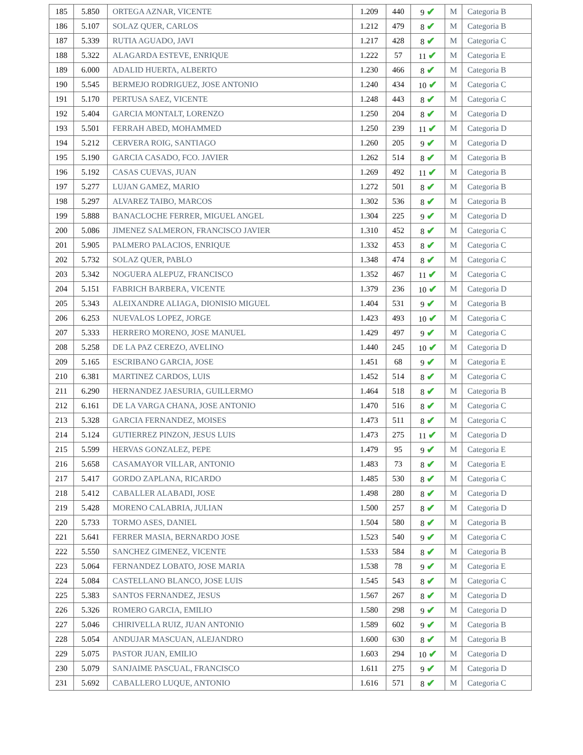| 185 | 5.850 | ORTEGA AZNAR, VICENTE | 1.209 | 440 | 9 ✔ | M | Categoria B |
| 186 | 5.107 | SOLAZ QUER, CARLOS | 1.212 | 479 | 8 ✔ | M | Categoria B |
| 187 | 5.339 | RUTIA AGUADO, JAVI | 1.217 | 428 | 8 ✔ | M | Categoria C |
| 188 | 5.322 | ALAGARDA ESTEVE, ENRIQUE | 1.222 | 57 | 11 ✔ | M | Categoria E |
| 189 | 6.000 | ADALID HUERTA, ALBERTO | 1.230 | 466 | 8 ✔ | M | Categoria B |
| 190 | 5.545 | BERMEJO RODRIGUEZ, JOSE ANTONIO | 1.240 | 434 | 10 ✔ | M | Categoria C |
| 191 | 5.170 | PERTUSA SAEZ, VICENTE | 1.248 | 443 | 8 ✔ | M | Categoria C |
| 192 | 5.404 | GARCIA MONTALT, LORENZO | 1.250 | 204 | 8 ✔ | M | Categoria D |
| 193 | 5.501 | FERRAH ABED, MOHAMMED | 1.250 | 239 | 11 ✔ | M | Categoria D |
| 194 | 5.212 | CERVERA ROIG, SANTIAGO | 1.260 | 205 | 9 ✔ | M | Categoria D |
| 195 | 5.190 | GARCIA CASADO, FCO. JAVIER | 1.262 | 514 | 8 ✔ | M | Categoria B |
| 196 | 5.192 | CASAS CUEVAS, JUAN | 1.269 | 492 | 11 ✔ | M | Categoria B |
| 197 | 5.277 | LUJAN GAMEZ, MARIO | 1.272 | 501 | 8 ✔ | M | Categoria B |
| 198 | 5.297 | ALVAREZ TAIBO, MARCOS | 1.302 | 536 | 8 ✔ | M | Categoria B |
| 199 | 5.888 | BANACLOCHE FERRER, MIGUEL ANGEL | 1.304 | 225 | 9 ✔ | M | Categoria D |
| 200 | 5.086 | JIMENEZ SALMERON, FRANCISCO JAVIER | 1.310 | 452 | 8 ✔ | M | Categoria C |
| 201 | 5.905 | PALMERO PALACIOS, ENRIQUE | 1.332 | 453 | 8 ✔ | M | Categoria C |
| 202 | 5.732 | SOLAZ QUER, PABLO | 1.348 | 474 | 8 ✔ | M | Categoria C |
| 203 | 5.342 | NOGUERA ALEPUZ, FRANCISCO | 1.352 | 467 | 11 ✔ | M | Categoria C |
| 204 | 5.151 | FABRICH BARBERA, VICENTE | 1.379 | 236 | 10 ✔ | M | Categoria D |
| 205 | 5.343 | ALEIXANDRE ALIAGA, DIONISIO MIGUEL | 1.404 | 531 | 9 ✔ | M | Categoria B |
| 206 | 6.253 | NUEVALOS LOPEZ, JORGE | 1.423 | 493 | 10 ✔ | M | Categoria C |
| 207 | 5.333 | HERRERO MORENO, JOSE MANUEL | 1.429 | 497 | 9 ✔ | M | Categoria C |
| 208 | 5.258 | DE LA PAZ CEREZO, AVELINO | 1.440 | 245 | 10 ✔ | M | Categoria D |
| 209 | 5.165 | ESCRIBANO GARCIA, JOSE | 1.451 | 68 | 9 ✔ | M | Categoria E |
| 210 | 6.381 | MARTINEZ CARDOS, LUIS | 1.452 | 514 | 8 ✔ | M | Categoria C |
| 211 | 6.290 | HERNANDEZ JAESURIA, GUILLERMO | 1.464 | 518 | 8 ✔ | M | Categoria B |
| 212 | 6.161 | DE LA VARGA CHANA, JOSE ANTONIO | 1.470 | 516 | 8 ✔ | M | Categoria C |
| 213 | 5.328 | GARCIA FERNANDEZ, MOISES | 1.473 | 511 | 8 ✔ | M | Categoria C |
| 214 | 5.124 | GUTIERREZ PINZON, JESUS LUIS | 1.473 | 275 | 11 ✔ | M | Categoria D |
| 215 | 5.599 | HERVAS GONZALEZ, PEPE | 1.479 | 95 | 9 ✔ | M | Categoria E |
| 216 | 5.658 | CASAMAYOR VILLAR, ANTONIO | 1.483 | 73 | 8 ✔ | M | Categoria E |
| 217 | 5.417 | GORDO ZAPLANA, RICARDO | 1.485 | 530 | 8 ✔ | M | Categoria C |
| 218 | 5.412 | CABALLER ALABADI, JOSE | 1.498 | 280 | 8 ✔ | M | Categoria D |
| 219 | 5.428 | MORENO CALABRIA, JULIAN | 1.500 | 257 | 8 ✔ | M | Categoria D |
| 220 | 5.733 | TORMO ASES, DANIEL | 1.504 | 580 | 8 ✔ | M | Categoria B |
| 221 | 5.641 | FERRER MASIA, BERNARDO JOSE | 1.523 | 540 | 9 ✔ | M | Categoria C |
| 222 | 5.550 | SANCHEZ GIMENEZ, VICENTE | 1.533 | 584 | 8 ✔ | M | Categoria B |
| 223 | 5.064 | FERNANDEZ LOBATO, JOSE MARIA | 1.538 | 78 | 9 ✔ | M | Categoria E |
| 224 | 5.084 | CASTELLANO BLANCO, JOSE LUIS | 1.545 | 543 | 8 ✔ | M | Categoria C |
| 225 | 5.383 | SANTOS FERNANDEZ, JESUS | 1.567 | 267 | 8 ✔ | M | Categoria D |
| 226 | 5.326 | ROMERO GARCIA, EMILIO | 1.580 | 298 | 9 ✔ | M | Categoria D |
| 227 | 5.046 | CHIRIVELLA RUIZ, JUAN ANTONIO | 1.589 | 602 | 9 ✔ | M | Categoria B |
| 228 | 5.054 | ANDUJAR MASCUAN, ALEJANDRO | 1.600 | 630 | 8 ✔ | M | Categoria B |
| 229 | 5.075 | PASTOR JUAN, EMILIO | 1.603 | 294 | 10 ✔ | M | Categoria D |
| 230 | 5.079 | SANJAIME PASCUAL, FRANCISCO | 1.611 | 275 | 9 ✔ | M | Categoria D |
| 231 | 5.692 | CABALLERO LUQUE, ANTONIO | 1.616 | 571 | 8 ✔ | M | Categoria C |